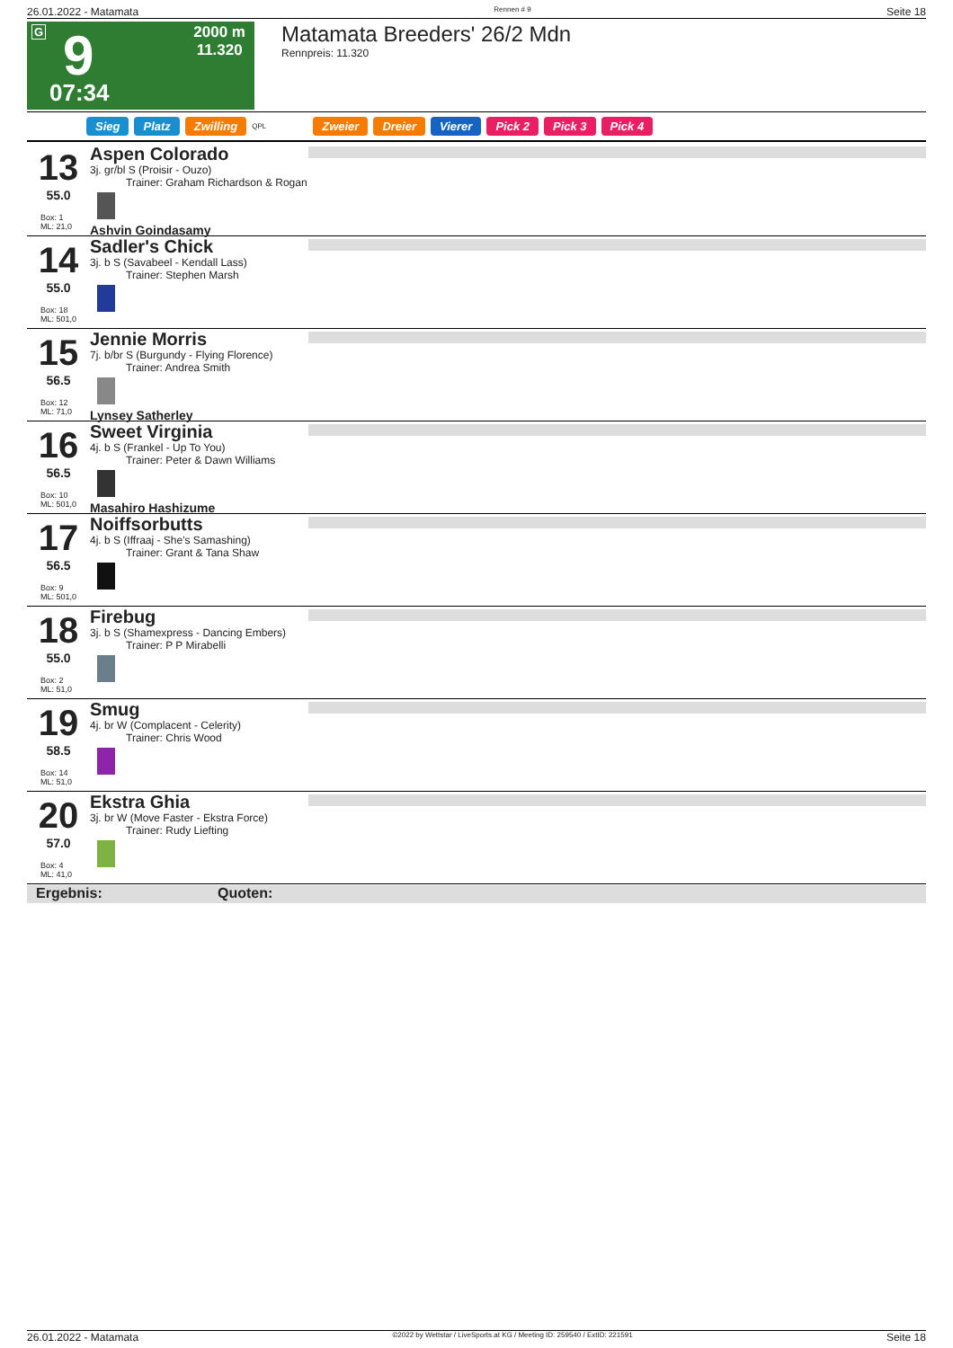26.01.2022 - Matamata Rennen # 9 Seite 18
G 9
07:34
2000 m
11.320
Matamata Breeders' 26/2 Mdn
Rennpreis: 11.320
Sieg Platz Zwilling QPL Zweier Dreier Vierer Pick 2 Pick 3 Pick 4
13
55.0
Box: 1
ML: 21,0
Aspen Colorado
3j. gr/bl S (Proisir - Ouzo)
Trainer: Graham Richardson & Rogan
Ashvin Goindasamy
14
55.0
Box: 18
ML: 501,0
Sadler's Chick
3j. b S (Savabeel - Kendall Lass)
Trainer: Stephen Marsh
15
56.5
Box: 12
ML: 71,0
Jennie Morris
7j. b/br S (Burgundy - Flying Florence)
Trainer: Andrea Smith
Lynsey Satherley
16
56.5
Box: 10
ML: 501,0
Sweet Virginia
4j. b S (Frankel - Up To You)
Trainer: Peter & Dawn Williams
Masahiro Hashizume
17
56.5
Box: 9
ML: 501,0
Noiffsorbutts
4j. b S (Iffraaj - She's Samashing)
Trainer: Grant & Tana Shaw
18
55.0
Box: 2
ML: 51,0
Firebug
3j. b S (Shamexpress - Dancing Embers)
Trainer: P P Mirabelli
19
58.5
Box: 14
ML: 51,0
Smug
4j. br W (Complacent - Celerity)
Trainer: Chris Wood
20
57.0
Box: 4
ML: 41,0
Ekstra Ghia
3j. br W (Move Faster - Ekstra Force)
Trainer: Rudy Liefting
Ergebnis: Quoten:
26.01.2022 - Matamata ©2022 by Wettstar / LiveSports.at KG / Meeting ID: 259540 / ExtID: 221591 Seite 18